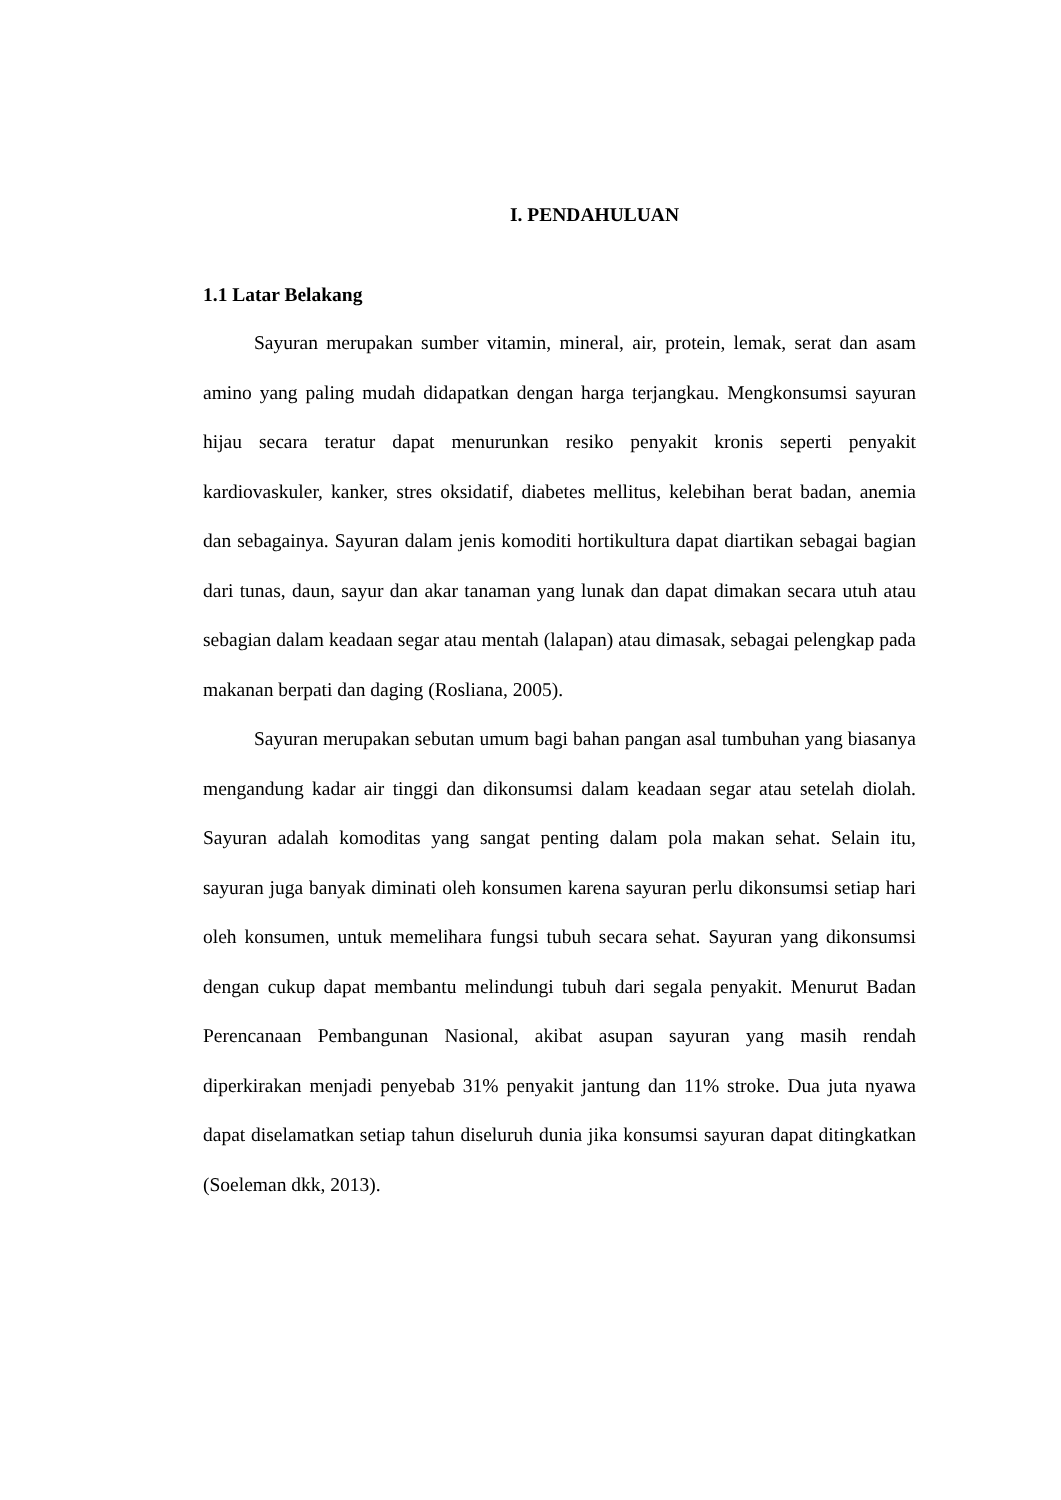I. PENDAHULUAN
1.1 Latar Belakang
Sayuran merupakan sumber vitamin, mineral, air, protein, lemak, serat dan asam amino yang paling mudah didapatkan dengan harga terjangkau. Mengkonsumsi sayuran hijau secara teratur dapat menurunkan resiko penyakit kronis seperti penyakit kardiovaskuler, kanker, stres oksidatif, diabetes mellitus, kelebihan berat badan, anemia dan sebagainya. Sayuran dalam jenis komoditi hortikultura dapat diartikan sebagai bagian dari tunas, daun, sayur dan akar tanaman yang lunak dan dapat dimakan secara utuh atau sebagian dalam keadaan segar atau mentah (lalapan) atau dimasak, sebagai pelengkap pada makanan berpati dan daging (Rosliana, 2005).
Sayuran merupakan sebutan umum bagi bahan pangan asal tumbuhan yang biasanya mengandung kadar air tinggi dan dikonsumsi dalam keadaan segar atau setelah diolah. Sayuran adalah komoditas yang sangat penting dalam pola makan sehat. Selain itu, sayuran juga banyak diminati oleh konsumen karena sayuran perlu dikonsumsi setiap hari oleh konsumen, untuk memelihara fungsi tubuh secara sehat. Sayuran yang dikonsumsi dengan cukup dapat membantu melindungi tubuh dari segala penyakit. Menurut Badan Perencanaan Pembangunan Nasional, akibat asupan sayuran yang masih rendah diperkirakan menjadi penyebab 31% penyakit jantung dan 11% stroke. Dua juta nyawa dapat diselamatkan setiap tahun diseluruh dunia jika konsumsi sayuran dapat ditingkatkan (Soeleman dkk, 2013).